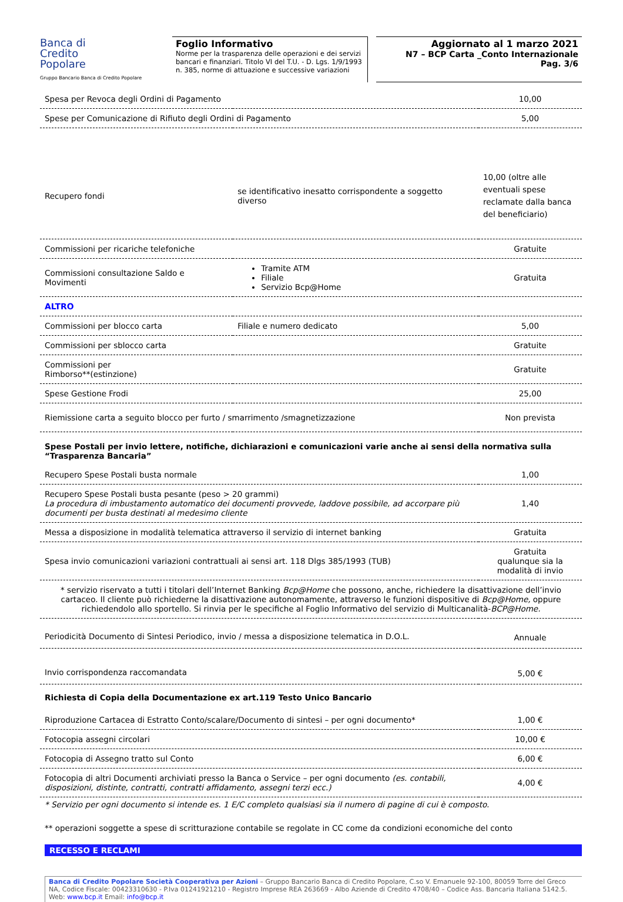Banca di
Credito
Popolare
Gruppo Bancario Banca di Credito Popolare
Foglio Informativo
Norme per la trasparenza delle operazioni e dei servizi bancari e finanziari. Titolo VI del T.U. - D. Lgs. 1/9/1993 n. 385, norme di attuazione e successive variazioni
Aggiornato al 1 marzo 2021
N7 – BCP Carta _Conto Internazionale
Pag. 3/6
| Spesa per Revoca degli Ordini di Pagamento | | 10,00 |
| Spese per Comunicazione di Rifiuto degli Ordini di Pagamento | | 5,00 |
| Recupero fondi | se identificativo inesatto corrispondente a soggetto diverso | 10,00 (oltre alle eventuali spese reclamate dalla banca del beneficiario) |
| Commissioni per ricariche telefoniche | | Gratuite |
| Commissioni consultazione Saldo e Movimenti | Tramite ATM Filiale Servizio Bcp@Home | Gratuita |
| ALTRO | | |
| Commissioni per blocco carta | Filiale e numero dedicato | 5,00 |
| Commissioni per sblocco carta | | Gratuite |
| Commissioni per Rimborso**(estinzione) | | Gratuite |
| Spese Gestione Frodi | | 25,00 |
| Riemissione carta a seguito blocco per furto / smarrimento /smagnetizzazione | | Non prevista |
| Spese Postali per invio lettere, notifiche, dichiarazioni e comunicazioni varie anche ai sensi della normativa sulla “Trasparenza Bancaria” | |
| Recupero Spese Postali busta normale | 1,00 |
| Recupero Spese Postali busta pesante (peso > 20 grammi) La procedura di imbustamento automatico dei documenti provvede, laddove possibile, ad accorpare più documenti per busta destinati al medesimo cliente | 1,40 |
| Messa a disposizione in modalità telematica attraverso il servizio di internet banking | Gratuita |
| Spesa invio comunicazioni variazioni contrattuali ai sensi art. 118 Dlgs 385/1993 (TUB) | Gratuita qualunque sia la modalità di invio |
| * servizio riservato a tutti i titolari dell’Internet Banking Bcp@Home che possono, anche, richiedere la disattivazione dell’invio cartaceo. Il cliente può richiederne la disattivazione autonomamente, attraverso le funzioni dispositive di Bcp@Home, oppure richiedendolo allo sportello. Si rinvia per le specifiche al Foglio Informativo del servizio di Multicanalità- BCP@Home. | |
| Periodicità Documento di Sintesi Periodico, invio / messa a disposizione telematica in D.O.L. | Annuale |
| Invio corrispondenza raccomandata | 5,00 € |
| Richiesta di Copia della Documentazione ex art.119 Testo Unico Bancario | |
| Riproduzione Cartacea di Estratto Conto/scalare/Documento di sintesi – per ogni documento* | 1,00 € |
| Fotocopia assegni circolari | 10,00 € |
| Fotocopia di Assegno tratto sul Conto | 6,00 € |
| Fotocopia di altri Documenti archiviati presso la Banca o Service – per ogni documento (es. contabili, disposizioni, distinte, contratti, contratti affidamento, assegni terzi ecc.) | 4,00 € |
* Servizio per ogni documento si intende es. 1 E/C completo qualsiasi sia il numero di pagine di cui è composto.
** operazioni soggette a spese di scritturazione contabile se regolate in CC come da condizioni economiche del conto
RECESSO E RECLAMI
Banca di Credito Popolare Società Cooperativa per Azioni – Gruppo Bancario Banca di Credito Popolare, C.so V. Emanuele 92-100, 80059 Torre del Greco NA, Codice Fiscale: 00423310630 - P.Iva 01241921210 - Registro Imprese REA 263669 - Albo Aziende di Credito 4708/40 – Codice Ass. Bancaria Italiana 5142.5. Web: www.bcp.it Email: info@bcp.it